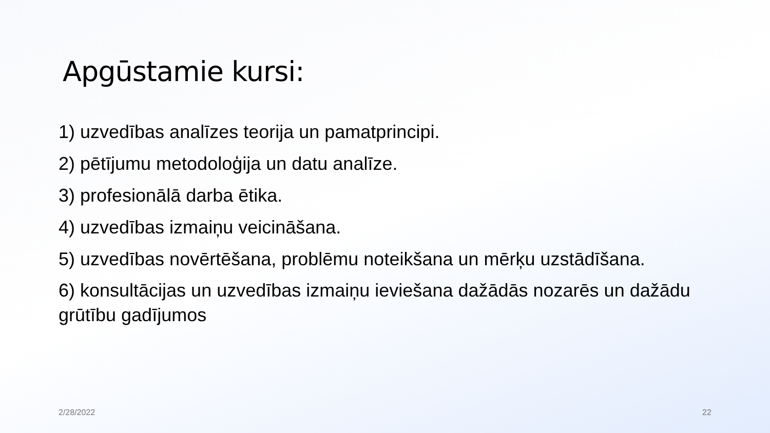Apgūstamie kursi:
1) uzvedības analīzes teorija un pamatprincipi.
2) pētījumu metodoloģija un datu analīze.
3) profesionālā darba ētika.
4) uzvedības izmaiņu veicināšana.
5) uzvedības novērtēšana, problēmu noteikšana un mērķu uzstādīšana.
6) konsultācijas un uzvedības izmaiņu ieviešana dažādās nozarēs un dažādu grūtību gadījumos
2/28/2022 22